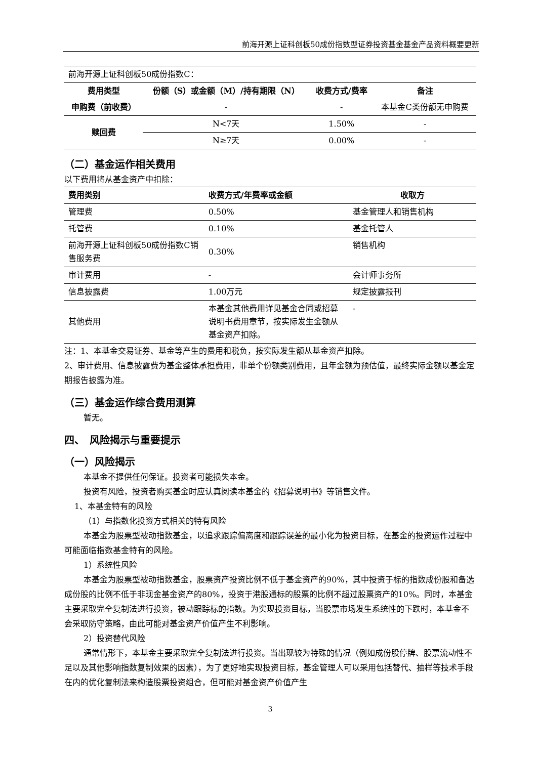前海开源上证科创板50成份指数型证券投资基金基金产品资料概要更新
| 前海开源上证科创板50成份指数C： | | | |
| 费用类型 | 份额（S）或金额（M）/持有期限（N） | 收费方式/费率 | 备注 |
| 申购费（前收费） | - | - | 本基金C类份额无申购费 |
| 赎回费 | N<7天 | 1.50% | - |
| | N≥7天 | 0.00% | - |
（二）基金运作相关费用
以下费用将从基金资产中扣除：
| 费用类别 | 收费方式/年费率或金额 | 收取方 |
| --- | --- | --- |
| 管理费 | 0.50% | 基金管理人和销售机构 |
| 托管费 | 0.10% | 基金托管人 |
| 前海开源上证科创板50成份指数C销售服务费 | 0.30% | 销售机构 |
| 审计费用 | - | 会计师事务所 |
| 信息披露费 | 1.00万元 | 规定披露报刊 |
| 其他费用 | 本基金其他费用详见基金合同或招募说明书费用章节，按实际发生金额从基金资产扣除。 | - |
注：1、本基金交易证券、基金等产生的费用和税负，按实际发生额从基金资产扣除。
2、审计费用、信息披露费为基金整体承担费用，非单个份额类别费用，且年金额为预估值，最终实际金额以基金定期报告披露为准。
（三）基金运作综合费用测算
暂无。
四、　风险揭示与重要提示
（一）风险揭示
本基金不提供任何保证。投资者可能损失本金。
投资有风险，投资者购买基金时应认真阅读本基金的《招募说明书》等销售文件。
1、本基金特有的风险
（1）与指数化投资方式相关的特有风险
本基金为股票型被动指数基金，以追求跟踪偏离度和跟踪误差的最小化为投资目标，在基金的投资运作过程中可能面临指数基金特有的风险。
1）系统性风险
本基金为股票型被动指数基金，股票资产投资比例不低于基金资产的90%，其中投资于标的指数成份股和备选成份股的比例不低于非现金基金资产的80%，投资于港股通标的股票的比例不超过股票资产的10%。同时，本基金主要采取完全复制法进行投资，被动跟踪标的指数。为实现投资目标，当股票市场发生系统性的下跌时，本基金不会采取防守策略，由此可能对基金资产价值产生不利影响。
2）投资替代风险
通常情形下，本基金主要采取完全复制法进行投资。当出现较为特殊的情况（例如成份股停牌、股票流动性不足以及其他影响指数复制效果的因素），为了更好地实现投资目标，基金管理人可以采用包括替代、抽样等技术手段在内的优化复制法来构造股票投资组合，但可能对基金资产价值产生
3